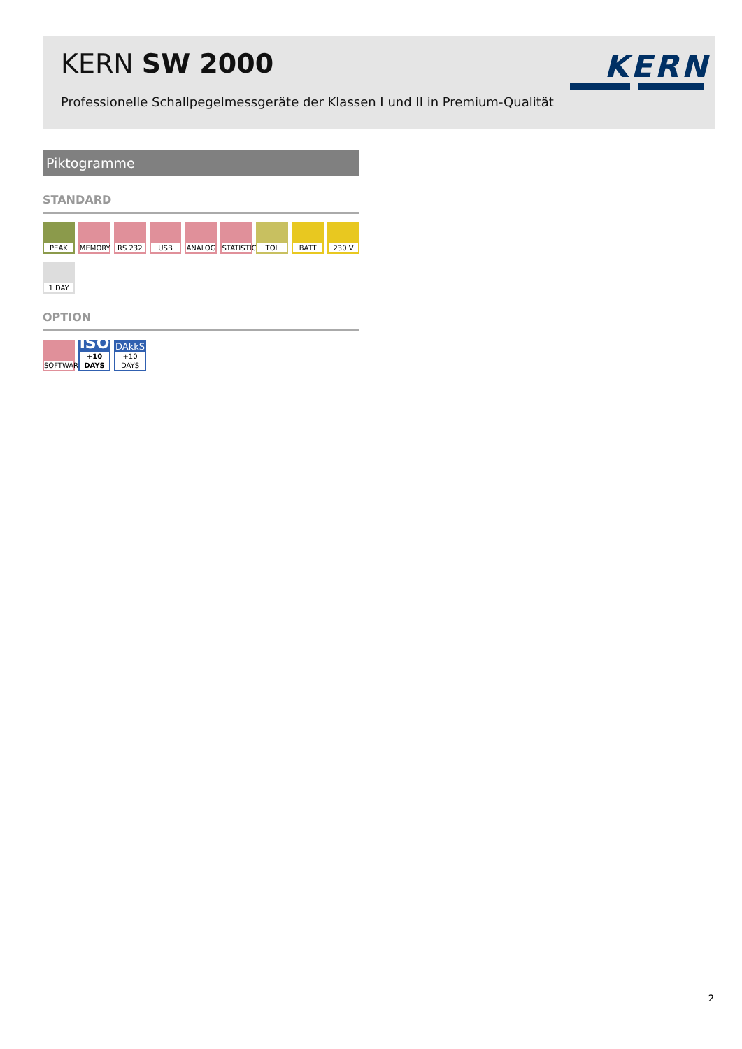KERN SW 2000
Professionelle Schallpegelmessgeräte der Klassen I und II in Premium-Qualität
KERN
Piktogramme
STANDARD
PEAK MEMORY
RS 232
USB ANALOG
STATISTIC
TOL BATT 230 V
1 DAY
OPTION
SOFTWARE
ISO
+10 DAYS
DAkkS
+10 DAYS
2